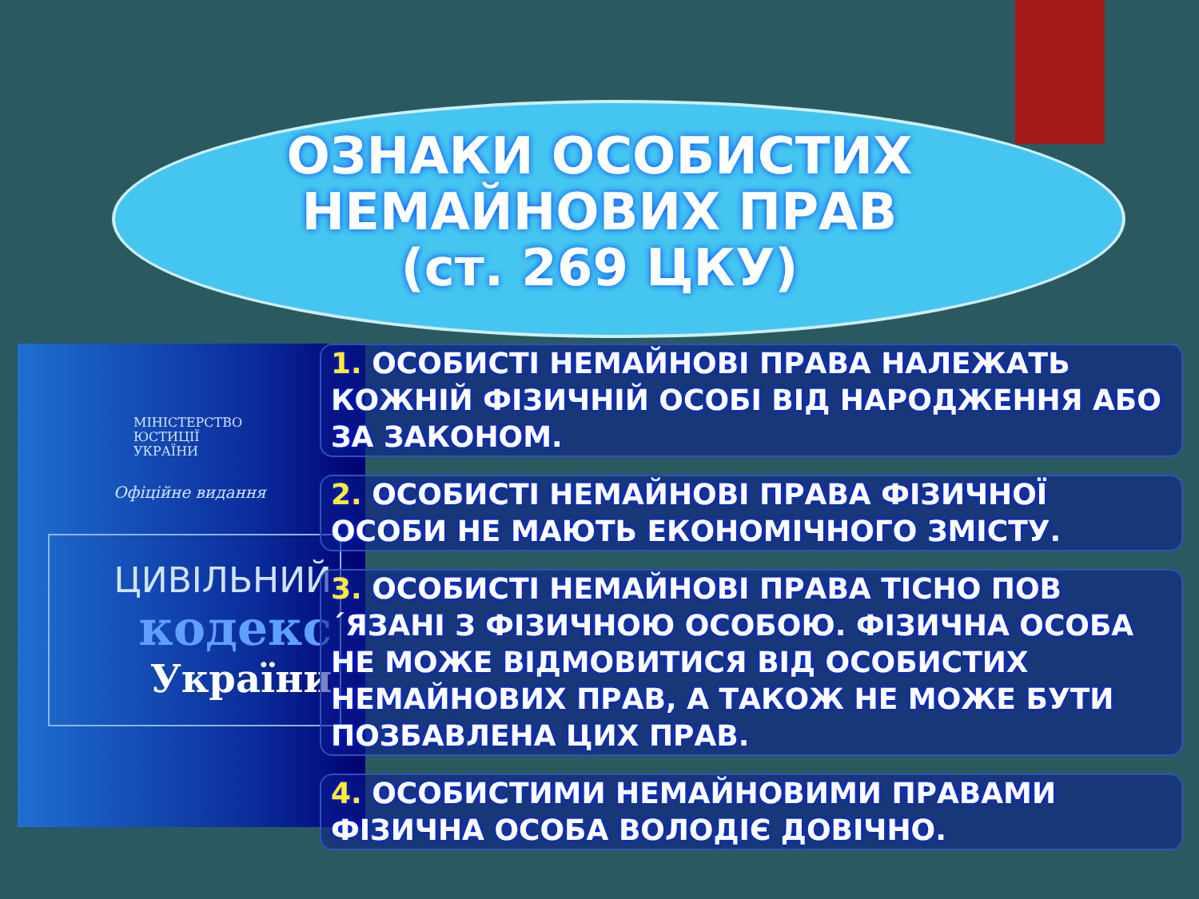ОЗНАКИ ОСОБИСТИХ
НЕМАЙНОВИХ ПРАВ
(ст. 269 ЦКУ)
МІНІСТЕРСТВО
ЮСТИЦІЇ
УКРАЇНИ
Офіційне видання
ЦИВІЛЬНИЙ
кодекс
України
1. ОСОБИСТІ НЕМАЙНОВІ ПРАВА НАЛЕЖАТЬ КОЖНІЙ ФІЗИЧНІЙ ОСОБІ ВІД НАРОДЖЕННЯ АБО ЗА ЗАКОНОМ.
2. ОСОБИСТІ НЕМАЙНОВІ ПРАВА ФІЗИЧНОЇ ОСОБИ НЕ МАЮТЬ ЕКОНОМІЧНОГО ЗМІСТУ.
3. ОСОБИСТІ НЕМАЙНОВІ ПРАВА ТІСНО ПОВ´ЯЗАНІ З ФІЗИЧНОЮ ОСОБОЮ. ФІЗИЧНА ОСОБА НЕ МОЖЕ ВІДМОВИТИСЯ ВІД ОСОБИСТИХ НЕМАЙНОВИХ ПРАВ, А ТАКОЖ НЕ МОЖЕ БУТИ ПОЗБАВЛЕНА ЦИХ ПРАВ.
4. ОСОБИСТИМИ НЕМАЙНОВИМИ ПРАВАМИ ФІЗИЧНА ОСОБА ВОЛОДІЄ ДОВІЧНО.